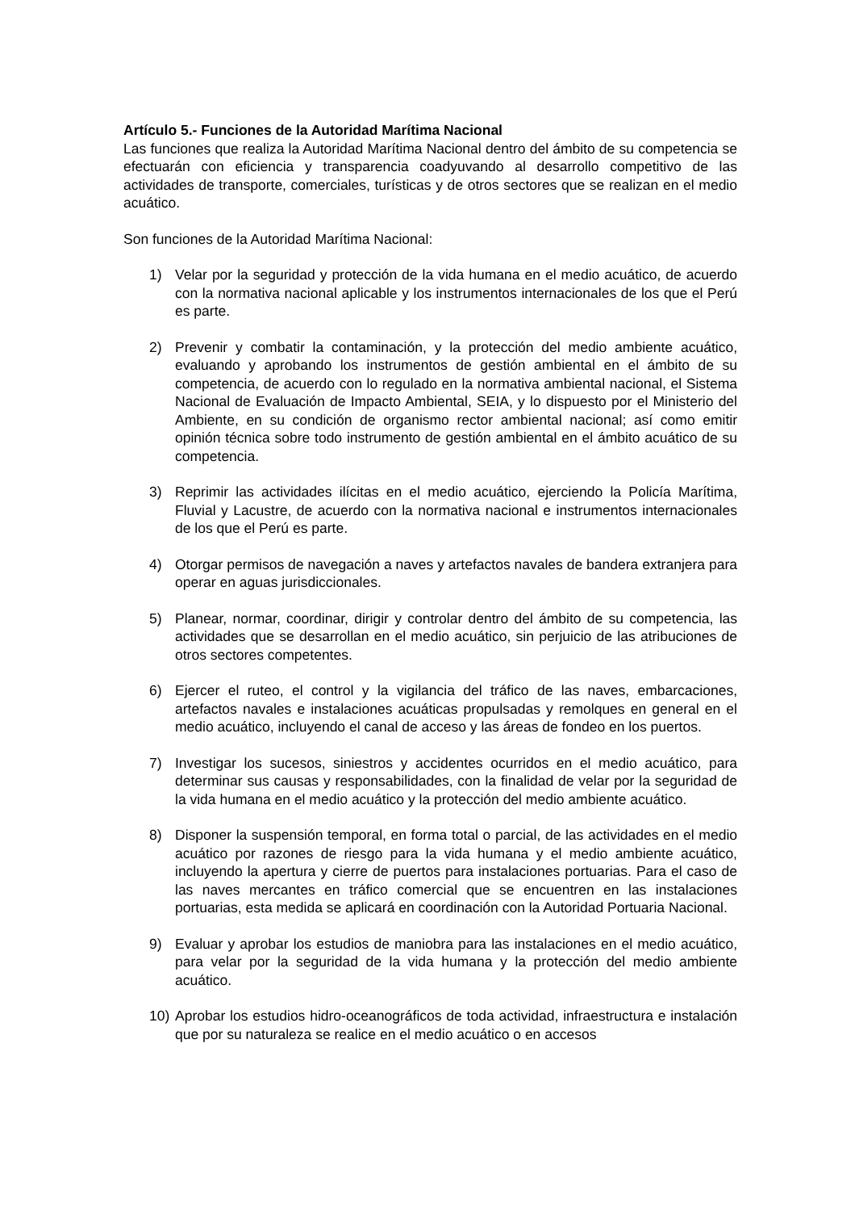Artículo 5.- Funciones de la Autoridad Marítima Nacional
Las funciones que realiza la Autoridad Marítima Nacional dentro del ámbito de su competencia se efectuarán con eficiencia y transparencia coadyuvando al desarrollo competitivo de las actividades de transporte, comerciales, turísticas y de otros sectores que se realizan en el medio acuático.
Son funciones de la Autoridad Marítima Nacional:
1) Velar por la seguridad y protección de la vida humana en el medio acuático, de acuerdo con la normativa nacional aplicable y los instrumentos internacionales de los que el Perú es parte.
2) Prevenir y combatir la contaminación, y la protección del medio ambiente acuático, evaluando y aprobando los instrumentos de gestión ambiental en el ámbito de su competencia, de acuerdo con lo regulado en la normativa ambiental nacional, el Sistema Nacional de Evaluación de Impacto Ambiental, SEIA, y lo dispuesto por el Ministerio del Ambiente, en su condición de organismo rector ambiental nacional; así como emitir opinión técnica sobre todo instrumento de gestión ambiental en el ámbito acuático de su competencia.
3) Reprimir las actividades ilícitas en el medio acuático, ejerciendo la Policía Marítima, Fluvial y Lacustre, de acuerdo con la normativa nacional e instrumentos internacionales de los que el Perú es parte.
4) Otorgar permisos de navegación a naves y artefactos navales de bandera extranjera para operar en aguas jurisdiccionales.
5) Planear, normar, coordinar, dirigir y controlar dentro del ámbito de su competencia, las actividades que se desarrollan en el medio acuático, sin perjuicio de las atribuciones de otros sectores competentes.
6) Ejercer el ruteo, el control y la vigilancia del tráfico de las naves, embarcaciones, artefactos navales e instalaciones acuáticas propulsadas y remolques en general en el medio acuático, incluyendo el canal de acceso y las áreas de fondeo en los puertos.
7) Investigar los sucesos, siniestros y accidentes ocurridos en el medio acuático, para determinar sus causas y responsabilidades, con la finalidad de velar por la seguridad de la vida humana en el medio acuático y la protección del medio ambiente acuático.
8) Disponer la suspensión temporal, en forma total o parcial, de las actividades en el medio acuático por razones de riesgo para la vida humana y el medio ambiente acuático, incluyendo la apertura y cierre de puertos para instalaciones portuarias. Para el caso de las naves mercantes en tráfico comercial que se encuentren en las instalaciones portuarias, esta medida se aplicará en coordinación con la Autoridad Portuaria Nacional.
9) Evaluar y aprobar los estudios de maniobra para las instalaciones en el medio acuático, para velar por la seguridad de la vida humana y la protección del medio ambiente acuático.
10) Aprobar los estudios hidro-oceanográficos de toda actividad, infraestructura e instalación que por su naturaleza se realice en el medio acuático o en accesos